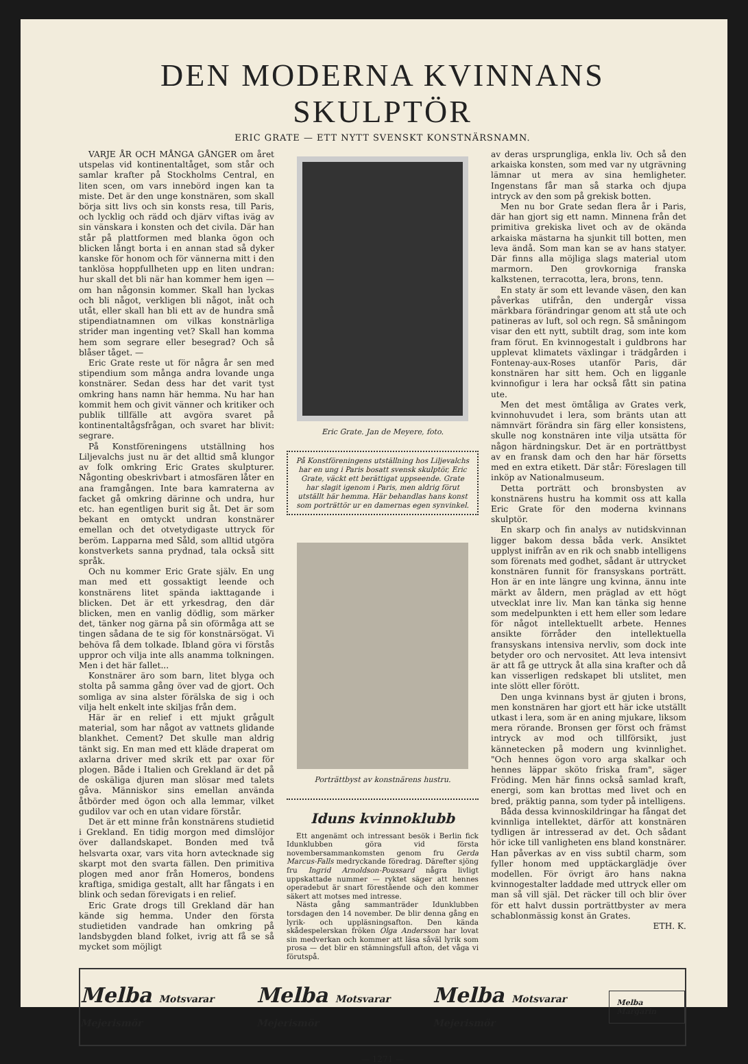DEN MODERNA KVINNANS SKULPTÖR
ERIC GRATE — ETT NYTT SVENSKT KONSTNÄRSNAMN.
VARJE ÅR OCH MÅNGA GÅNGER om året utspelas vid kontinentaltåget, som står och samlar krafter på Stockholms Central, en liten scen, om vars innebörd ingen kan ta miste. Det är den unge konstnären, som skall börja sitt livs och sin konsts resa, till Paris, och lycklig och rädd och djärv viftas iväg av sin vänskara i konsten och det civila. Där han står på plattformen med blanka ögon och blicken långt borta i en annan stad så dyker kanske för honom och för vännerna mitt i den tanklösa hoppfullheten upp en liten undran: hur skall det bli när han kommer hem igen — om han någonsin kommer. Skall han lyckas och bli något, verkligen bli något, inåt och utåt, eller skall han bli ett av de hundra små stipendiatnamnen om vilkas konstnärliga strider man ingenting vet? Skall han komma hem som segrare eller besegrad? Och så blåser tåget. —
Eric Grate reste ut för några år sen med stipendium som många andra lovande unga konstnärer. Sedan dess har det varit tyst omkring hans namn här hemma. Nu har han kommit hem och givit vänner och kritiker och publik tillfälle att avgöra svaret på kontinentaltågsfrågan, och svaret har blivit: segrare.
På Konstföreningens utställning hos Liljevalchs just nu är det alltid små klungor av folk omkring Eric Grates skulpturer. Någonting obeskrivbart i atmosfären låter en ana framgången. Inte bara kamraterna av facket gå omkring därinne och undra, hur etc. han egentligen burit sig åt. Det är som bekant en omtyckt undran konstnärer emellan och det otvetydigaste uttryck för beröm. Lapparna med Såld, som alltid utgöra konstverkets sanna prydnad, tala också sitt språk.
Och nu kommer Eric Grate själv. En ung man med ett gossaktigt leende och konstnärens litet spända iakttagande i blicken. Det är ett yrkesdrag, den där blicken, men en vanlig dödlig, som märker det, tänker nog gärna på sin oförmåga att se tingen sådana de te sig för konstnärsögat. Vi behöva få dem tolkade. Ibland göra vi förstås uppror och vilja inte alls anamma tolkningen. Men i det här fallet...
Konstnärer äro som barn, litet blyga och stolta på samma gång över vad de gjort. Och somliga av sina alster förälska de sig i och vilja helt enkelt inte skiljas från dem.
Här är en relief i ett mjukt grågult material, som har något av vattnets glidande blankhet. Cement? Det skulle man aldrig tänkt sig. En man med ett kläde draperat om axlarna driver med skrik ett par oxar för plogen. Både i Italien och Grekland är det på de oskäliga djuren man slösar med talets gåva. Människor sins emellan använda åtbörder med ögon och alla lemmar, vilket gudilov var och en utan vidare förstår.
Det är ett minne från konstnärens studietid i Grekland. En tidig morgon med dimslöjor över dallandskapet. Bonden med två helsvarta oxar, vars vita horn avtecknade sig skarpt mot den svarta fällen. Den primitiva plogen med anor från Homeros, bondens kraftiga, smidiga gestalt, allt har fångats i en blink och sedan förevigats i en relief.
Eric Grate drogs till Grekland där han kände sig hemma. Under den första studietiden vandrade han omkring på landsbygden bland folket, ivrig att få se så mycket som möjligt
Eric Grate. Jan de Meyere, foto.
På Konstföreningens utställning hos Liljevalchs har en ung i Paris bosatt svensk skulptör, Eric Grate, väckt ett berättigat uppseende. Grate har slagit igenom i Paris, men aldrig förut utställt här hemma. Här behandlas hans konst som porträttör ur en damernas egen synvinkel.
Porträttbyst av konstnärens hustru.
Iduns kvinnoklubb
Ett angenämt och intressant besök i Berlin fick Idunklubben göra vid första novembersammankomsten genom fru Gerda Marcus-Falls medryckande föredrag. Därefter sjöng fru Ingrid Arnoldson-Poussard några livligt uppskattade nummer — ryktet säger att hennes operadebut är snart förestående och den kommer säkert att motses med intresse.
Nästa gång sammanträder Idunklubben torsdagen den 14 november. De blir denna gång en lyrik- och uppläsningsafton. Den kända skådespelerskan fröken Olga Andersson har lovat sin medverkan och kommer att läsa såväl lyrik som prosa — det blir en stämningsfull afton, det våga vi förutspå.
av deras ursprungliga, enkla liv. Och så den arkaiska konsten, som med var ny utgrävning lämnar ut mera av sina hemligheter. Ingenstans får man så starka och djupa intryck av den som på grekisk botten.
Men nu bor Grate sedan flera år i Paris, där han gjort sig ett namn. Minnena från det primitiva grekiska livet och av de okända arkaiska mästarna ha sjunkit till botten, men leva ändå. Som man kan se av hans statyer. Där finns alla möjliga slags material utom marmorn. Den grovkorniga franska kalkstenen, terracotta, lera, brons, tenn.
En staty är som ett levande väsen, den kan påverkas utifrån, den undergår vissa märkbara förändringar genom att stå ute och patineras av luft, sol och regn. Så småningom visar den ett nytt, subtilt drag, som inte kom fram förut. En kvinnogestalt i guldbrons har upplevat klimatets växlingar i trädgården i Fontenay-aux-Roses utanför Paris, där konstnären har sitt hem. Och en ligganle kvinnofigur i lera har också fått sin patina ute.
Men det mest ömtåliga av Grates verk, kvinnohuvudet i lera, som bränts utan att nämnvärt förändra sin färg eller konsistens, skulle nog konstnären inte vilja utsätta för någon härdningskur. Det är en porträttbyst av en fransk dam och den har här försetts med en extra etikett. Där står: Föreslagen till inköp av Nationalmuseum.
Detta porträtt och bronsbysten av konstnärens hustru ha kommit oss att kalla Eric Grate för den moderna kvinnans skulptör.
En skarp och fin analys av nutidskvinnan ligger bakom dessa båda verk. Ansiktet upplyst inifrån av en rik och snabb intelligens som förenats med godhet, sådant är uttrycket konstnären funnit för fransyskans porträtt. Hon är en inte längre ung kvinna, ännu inte märkt av åldern, men präglad av ett högt utvecklat inre liv. Man kan tänka sig henne som medelpunkten i ett hem eller som ledare för något intellektuellt arbete. Hennes ansikte förråder den intellektuella fransyskans intensiva nervliv, som dock inte betyder oro och nervositet. Att leva intensivt är att få ge uttryck åt alla sina krafter och då kan visserligen redskapet bli utslitet, men inte slött eller förött.
Den unga kvinnans byst är gjuten i brons, men konstnären har gjort ett här icke utställt utkast i lera, som är en aning mjukare, liksom mera rörande. Bronsen ger först och främst intryck av mod och tillförsikt, just kännetecken på modern ung kvinnlighet. "Och hennes ögon voro arga skalkar och hennes läppar sköto friska fram", säger Fröding. Men här finns också samlad kraft, energi, som kan brottas med livet och en bred, präktig panna, som tyder på intelligens.
Båda dessa kvinnoskildringar ha fångat det kvinnliga intellektet, därför att konstnären tydligen är intresserad av det. Och sådant hör icke till vanligheten ens bland konstnärer. Han påverkas av en viss subtil charm, som fyller honom med upptäckarglädje över modellen. För övrigt äro hans nakna kvinnogestalter laddade med uttryck eller om man så vill själ. Det räcker till och blir över för ett halvt dussin porträttbyster av mera schablonmässig konst än Grates.
ETH. K.
Melba Motsvarar Mejerismör Melba Motsvarar Mejerismör Melba Motsvarar Mejerismör Melba Margarin
— 1271 —